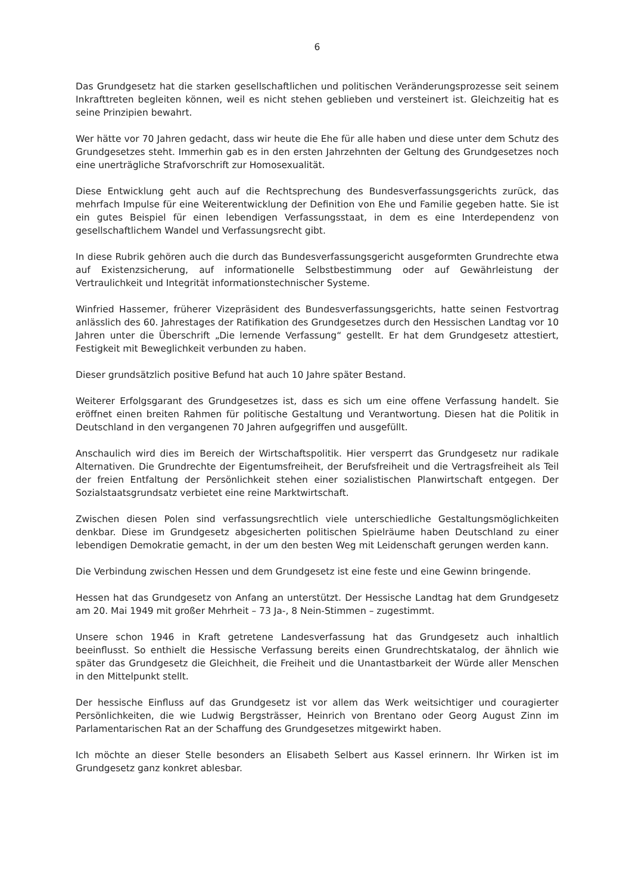6
Das Grundgesetz hat die starken gesellschaftlichen und politischen Veränderungsprozesse seit seinem Inkrafttreten begleiten können, weil es nicht stehen geblieben und versteinert ist. Gleichzeitig hat es seine Prinzipien bewahrt.
Wer hätte vor 70 Jahren gedacht, dass wir heute die Ehe für alle haben und diese unter dem Schutz des Grundgesetzes steht. Immerhin gab es in den ersten Jahrzehnten der Geltung des Grundgesetzes noch eine unerträgliche Strafvorschrift zur Homosexualität.
Diese Entwicklung geht auch auf die Rechtsprechung des Bundesverfassungsgerichts zurück, das mehrfach Impulse für eine Weiterentwicklung der Definition von Ehe und Familie gegeben hatte. Sie ist ein gutes Beispiel für einen lebendigen Verfassungsstaat, in dem es eine Interdependenz von gesellschaftlichem Wandel und Verfassungsrecht gibt.
In diese Rubrik gehören auch die durch das Bundesverfassungsgericht ausgeformten Grundrechte etwa auf Existenzsicherung, auf informationelle Selbstbestimmung oder auf Gewährleistung der Vertraulichkeit und Integrität informationstechnischer Systeme.
Winfried Hassemer, früherer Vizepräsident des Bundesverfassungsgerichts, hatte seinen Festvortrag anlässlich des 60. Jahrestages der Ratifikation des Grundgesetzes durch den Hessischen Landtag vor 10 Jahren unter die Überschrift „Die lernende Verfassung“ gestellt. Er hat dem Grundgesetz attestiert, Festigkeit mit Beweglichkeit verbunden zu haben.
Dieser grundsätzlich positive Befund hat auch 10 Jahre später Bestand.
Weiterer Erfolgsgarant des Grundgesetzes ist, dass es sich um eine offene Verfassung handelt. Sie eröffnet einen breiten Rahmen für politische Gestaltung und Verantwortung. Diesen hat die Politik in Deutschland in den vergangenen 70 Jahren aufgegriffen und ausgefüllt.
Anschaulich wird dies im Bereich der Wirtschaftspolitik. Hier versperrt das Grundgesetz nur radikale Alternativen. Die Grundrechte der Eigentumsfreiheit, der Berufsfreiheit und die Vertragsfreiheit als Teil der freien Entfaltung der Persönlichkeit stehen einer sozialistischen Planwirtschaft entgegen. Der Sozialstaatsgrundsatz verbietet eine reine Marktwirtschaft.
Zwischen diesen Polen sind verfassungsrechtlich viele unterschiedliche Gestaltungsmöglichkeiten denkbar. Diese im Grundgesetz abgesicherten politischen Spielräume haben Deutschland zu einer lebendigen Demokratie gemacht, in der um den besten Weg mit Leidenschaft gerungen werden kann.
Die Verbindung zwischen Hessen und dem Grundgesetz ist eine feste und eine Gewinn bringende.
Hessen hat das Grundgesetz von Anfang an unterstützt. Der Hessische Landtag hat dem Grundgesetz am 20. Mai 1949 mit großer Mehrheit – 73 Ja-, 8 Nein-Stimmen – zugestimmt.
Unsere schon 1946 in Kraft getretene Landesverfassung hat das Grundgesetz auch inhaltlich beeinflusst. So enthielt die Hessische Verfassung bereits einen Grundrechtskatalog, der ähnlich wie später das Grundgesetz die Gleichheit, die Freiheit und die Unantastbarkeit der Würde aller Menschen in den Mittelpunkt stellt.
Der hessische Einfluss auf das Grundgesetz ist vor allem das Werk weitsichtiger und couragierter Persönlichkeiten, die wie Ludwig Bergsträsser, Heinrich von Brentano oder Georg August Zinn im Parlamentarischen Rat an der Schaffung des Grundgesetzes mitgewirkt haben.
Ich möchte an dieser Stelle besonders an Elisabeth Selbert aus Kassel erinnern. Ihr Wirken ist im Grundgesetz ganz konkret ablesbar.